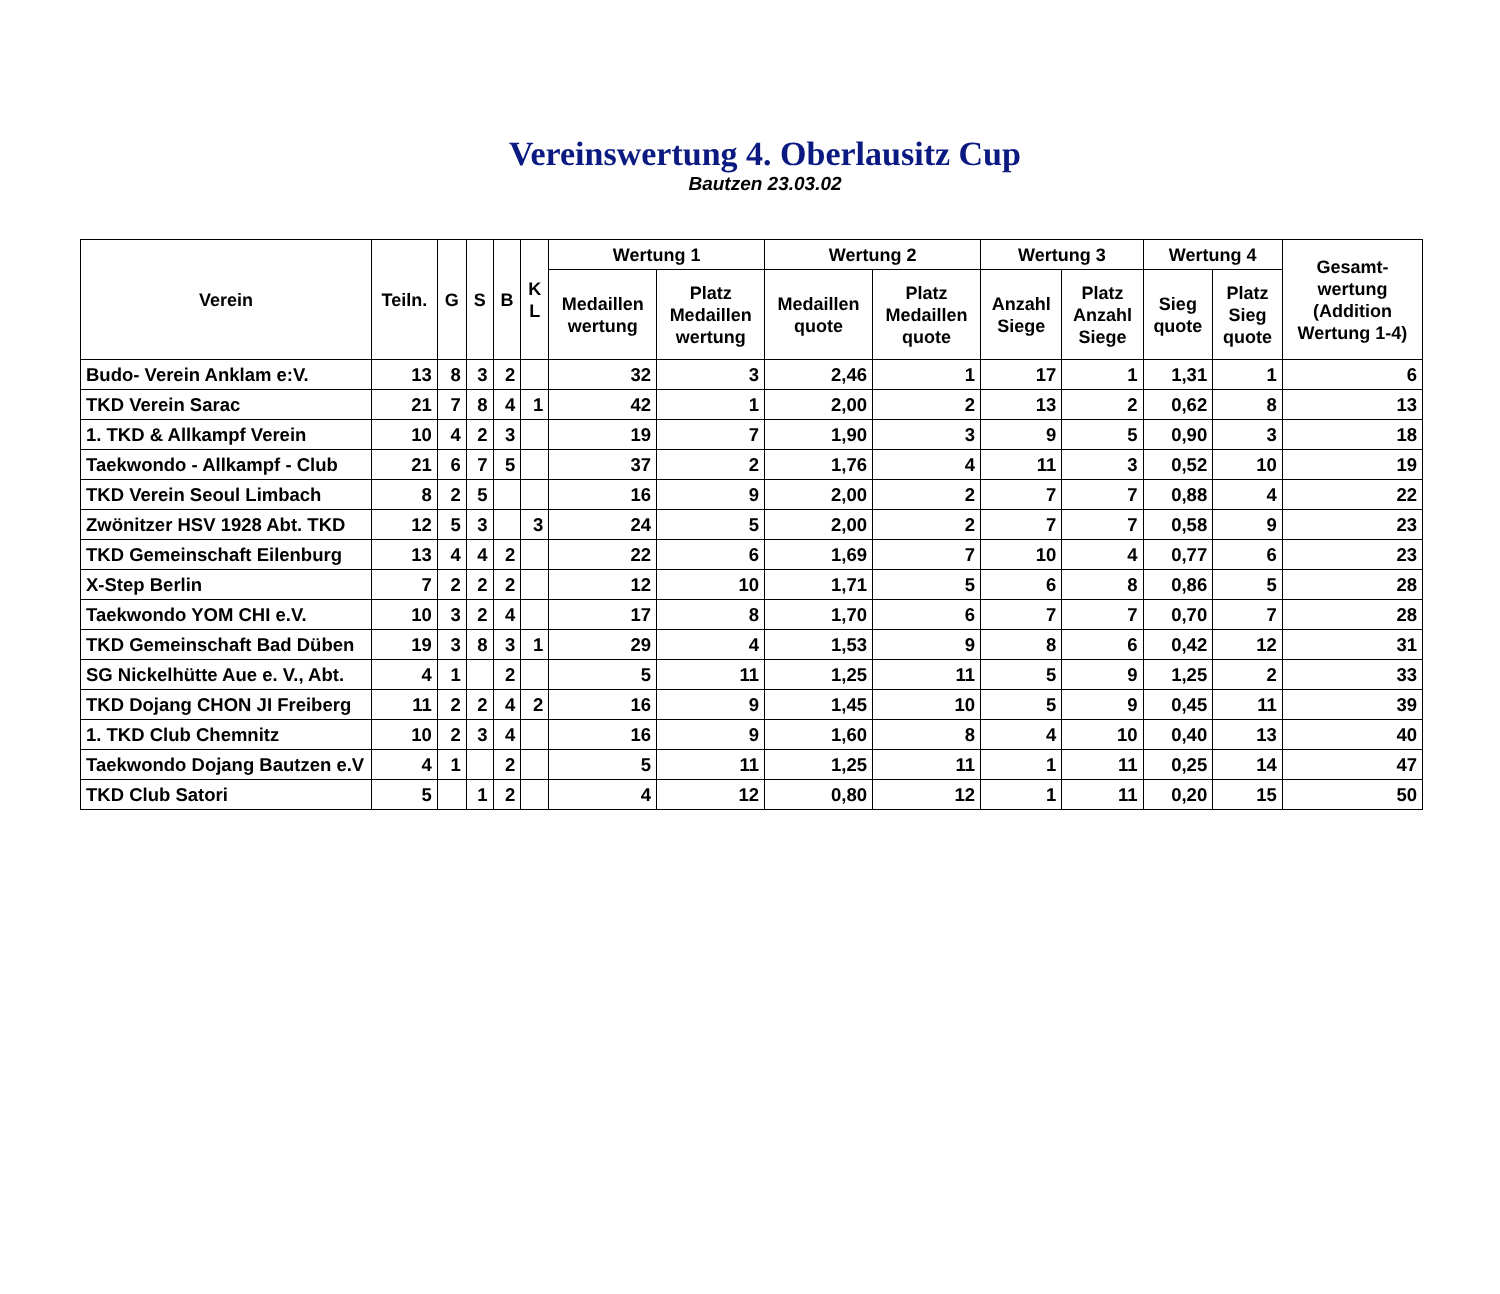Vereinswertung 4. Oberlausitz Cup
Bautzen 23.03.02
| Verein | Teiln. | G | S | B | K L | Wertung 1 | | Wertung 2 | | Wertung 3 | | Wertung 4 | | Gesamt- wertung (Addition Wertung 1-4) |
| --- | --- | --- | --- | --- | --- | --- | --- | --- | --- | --- | --- | --- | --- | --- |
| | | | | | | Medaillen wertung | Platz Medaillen wertung | Medaillen quote | Platz Medaillen quote | Anzahl Siege | Platz Anzahl Siege | Sieg quote | Platz Sieg quote | |
| Budo- Verein Anklam e:V. | 13 | 8 | 3 | 2 | | 32 | 3 | 2,46 | 1 | 17 | 1 | 1,31 | 1 | 6 |
| TKD Verein Sarac | 21 | 7 | 8 | 4 | 1 | 42 | 1 | 2,00 | 2 | 13 | 2 | 0,62 | 8 | 13 |
| 1. TKD & Allkampf Verein | 10 | 4 | 2 | 3 | | 19 | 7 | 1,90 | 3 | 9 | 5 | 0,90 | 3 | 18 |
| Taekwondo - Allkampf - Club | 21 | 6 | 7 | 5 | | 37 | 2 | 1,76 | 4 | 11 | 3 | 0,52 | 10 | 19 |
| TKD Verein Seoul Limbach | 8 | 2 | 5 | | | 16 | 9 | 2,00 | 2 | 7 | 7 | 0,88 | 4 | 22 |
| Zwönitzer HSV 1928 Abt. TKD | 12 | 5 | 3 | | 3 | 24 | 5 | 2,00 | 2 | 7 | 7 | 0,58 | 9 | 23 |
| TKD Gemeinschaft Eilenburg | 13 | 4 | 4 | 2 | | 22 | 6 | 1,69 | 7 | 10 | 4 | 0,77 | 6 | 23 |
| X-Step Berlin | 7 | 2 | 2 | 2 | | 12 | 10 | 1,71 | 5 | 6 | 8 | 0,86 | 5 | 28 |
| Taekwondo YOM CHI e.V. | 10 | 3 | 2 | 4 | | 17 | 8 | 1,70 | 6 | 7 | 7 | 0,70 | 7 | 28 |
| TKD Gemeinschaft Bad Düben | 19 | 3 | 8 | 3 | 1 | 29 | 4 | 1,53 | 9 | 8 | 6 | 0,42 | 12 | 31 |
| SG Nickelhütte Aue e. V., Abt. | 4 | 1 | | 2 | | 5 | 11 | 1,25 | 11 | 5 | 9 | 1,25 | 2 | 33 |
| TKD Dojang CHON JI Freiberg | 11 | 2 | 2 | 4 | 2 | 16 | 9 | 1,45 | 10 | 5 | 9 | 0,45 | 11 | 39 |
| 1. TKD Club Chemnitz | 10 | 2 | 3 | 4 | | 16 | 9 | 1,60 | 8 | 4 | 10 | 0,40 | 13 | 40 |
| Taekwondo Dojang Bautzen e.V | 4 | 1 | | 2 | | 5 | 11 | 1,25 | 11 | 1 | 11 | 0,25 | 14 | 47 |
| TKD Club Satori | 5 | | 1 | 2 | | 4 | 12 | 0,80 | 12 | 1 | 11 | 0,20 | 15 | 50 |